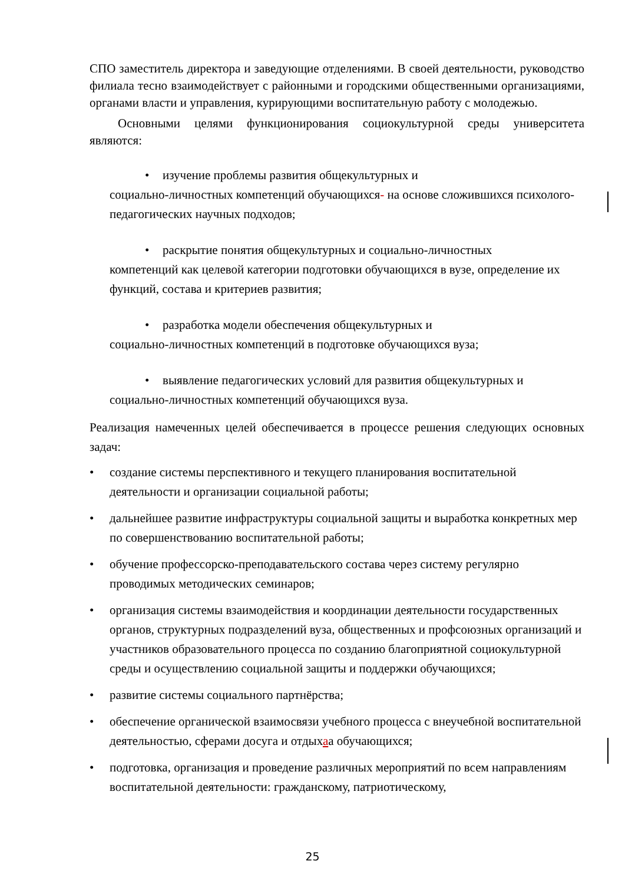СПО заместитель директора и заведующие отделениями. В своей деятельности, руководство филиала тесно взаимодействует с районными и городскими общественными организациями, органами власти и управления, курирующими воспитательную работу с молодежью.
Основными целями функционирования социокультурной среды университета являются:
• изучение проблемы развития общекультурных и
социально-личностных компетенций обучающихся- на основе сложившихся психолого-педагогических научных подходов;
• раскрытие понятия общекультурных и социально-личностных
компетенций как целевой категории подготовки обучающихся в вузе, определение их функций, состава и критериев развития;
• разработка модели обеспечения общекультурных и
социально-личностных компетенций в подготовке обучающихся вуза;
• выявление педагогических условий для развития общекультурных и
социально-личностных компетенций обучающихся вуза.
Реализация намеченных целей обеспечивается в процессе решения следующих основных задач:
• создание системы перспективного и текущего планирования воспитательной деятельности и организации социальной работы;
• дальнейшее развитие инфраструктуры социальной защиты и выработка конкретных мер по совершенствованию воспитательной работы;
• обучение профессорско-преподавательского состава через систему регулярно проводимых методических семинаров;
• организация системы взаимодействия и координации деятельности государственных органов, структурных подразделений вуза, общественных и профсоюзных организаций и участников образовательного процесса по созданию благоприятной социокультурной среды и осуществлению социальной защиты и поддержки обучающихся;
• развитие системы социального партнёрства;
• обеспечение органической взаимосвязи учебного процесса с внеучебной воспитательной деятельностью, сферами досуга и отдыхаа обучающихся;
• подготовка, организация и проведение различных мероприятий по всем направлениям воспитательной деятельности: гражданскому, патриотическому,
25